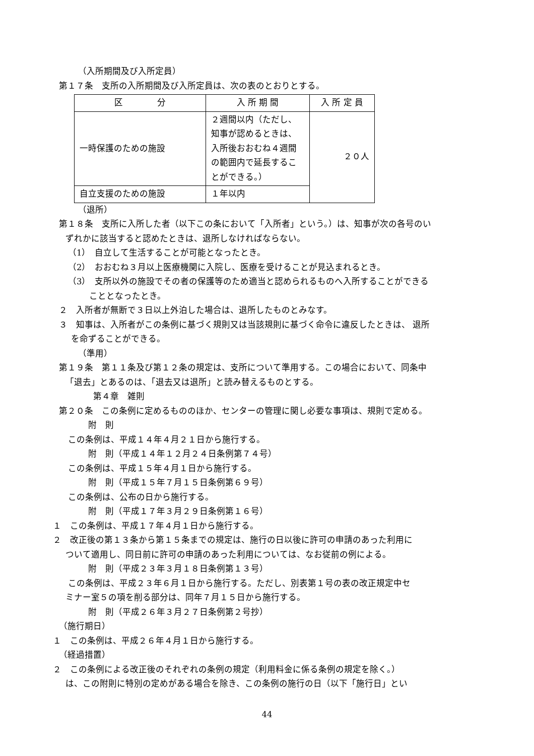（入所期間及び入所定員）
第１７条　支所の入所期間及び入所定員は、次の表のとおりとする。
| 区 分 | 入 所 期 間 | 入 所 定 員 |
| --- | --- | --- |
| 一時保護のための施設 | ２週間以内（ただし、知事が認めるときは、入所後おおむね４週間の範囲内で延長することができる。） | ２０人 |
| 自立支援のための施設 | １年以内 | |
（退所）
第１８条　支所に入所した者（以下この条において「入所者」という。）は、知事が次の各号のい
ずれかに該当すると認めたときは、退所しなければならない。
（1）　自立して生活することが可能となったとき。
（2）　おおむね３月以上医療機関に入院し、医療を受けることが見込まれるとき。
（3）　支所以外の施設でその者の保護等のため適当と認められるものへ入所することができる
こととなったとき。
２　入所者が無断で３日以上外泊した場合は、退所したものとみなす。
３　知事は、入所者がこの条例に基づく規則又は当該規則に基づく命令に違反したときは、 退所
を命ずることができる。
（準用）
第１９条　第１１条及び第１２条の規定は、支所について準用する。この場合において、同条中
「退去」とあるのは、「退去又は退所」と読み替えるものとする。
第４章　雑則
第２０条　この条例に定めるもののほか、センターの管理に関し必要な事項は、規則で定める。
附　則
この条例は、平成１４年４月２１日から施行する。
附　則（平成１４年１２月２４日条例第７４号）
この条例は、平成１５年４月１日から施行する。
附　則（平成１５年７月１５日条例第６９号）
この条例は、公布の日から施行する。
附　則（平成１７年３月２９日条例第１６号）
１　この条例は、平成１７年４月１日から施行する。
２　改正後の第１３条から第１５条までの規定は、施行の日以後に許可の申請のあった利用に
ついて適用し、同日前に許可の申請のあった利用については、なお従前の例による。
附　則（平成２３年３月１８日条例第１３号）
この条例は、平成２３年６月１日から施行する。ただし、別表第１号の表の改正規定中セ
ミナー室５の項を削る部分は、同年７月１５日から施行する。
附　則（平成２６年３月２７日条例第２号抄）
（施行期日）
１　この条例は、平成２６年４月１日から施行する。
（経過措置）
２　この条例による改正後のそれぞれの条例の規定（利用料金に係る条例の規定を除く。）
は、この附則に特別の定めがある場合を除き、この条例の施行の日（以下「施行日」とい
44